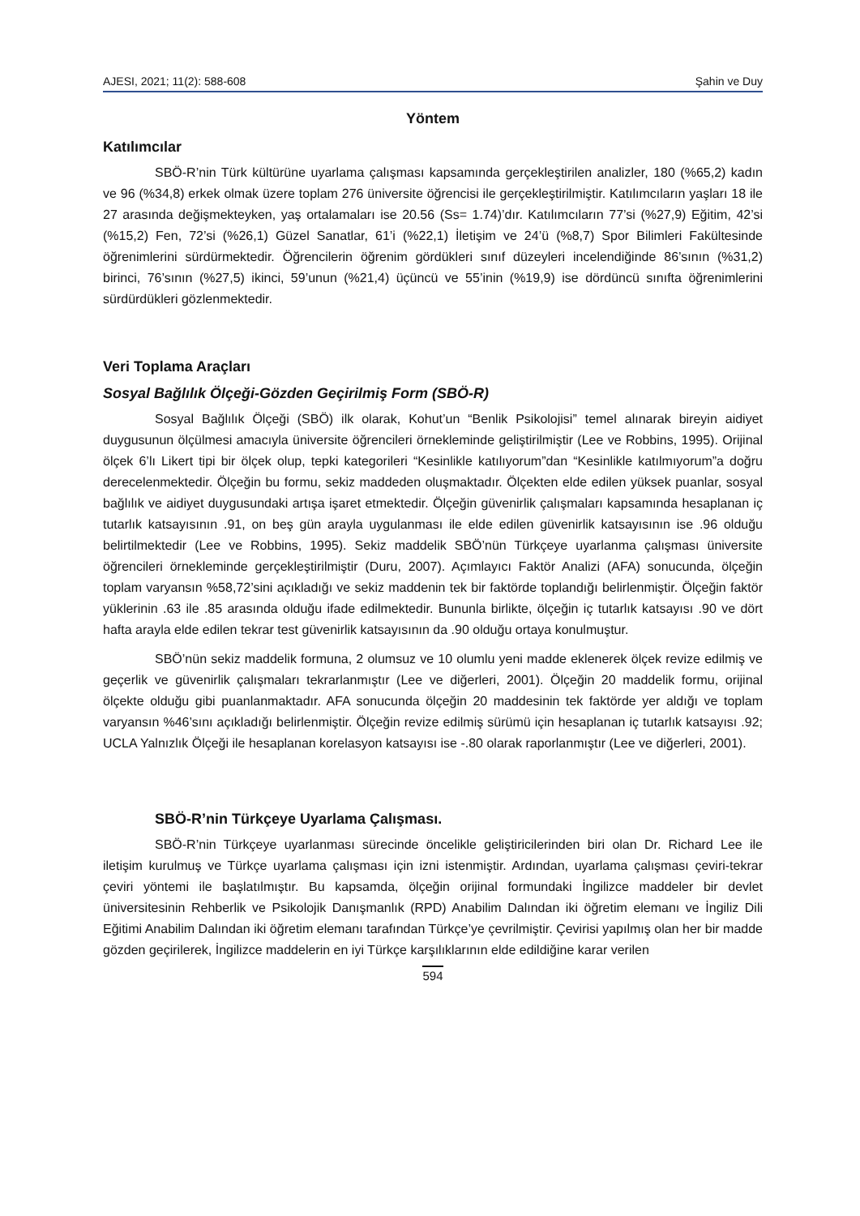AJESI, 2021; 11(2): 588-608 Şahin ve Duy
Yöntem
Katılımcılar
SBÖ-R’nin Türk kültürüne uyarlama çalışması kapsamında gerçekleştirilen analizler, 180 (%65,2) kadın ve 96 (%34,8) erkek olmak üzere toplam 276 üniversite öğrencisi ile gerçekleştirilmiştir. Katılımcıların yaşları 18 ile 27 arasında değişmekteyken, yaş ortalamaları ise 20.56 (Ss= 1.74)’dır. Katılımcıların 77’si (%27,9) Eğitim, 42’si (%15,2) Fen, 72’si (%26,1) Güzel Sanatlar, 61’i (%22,1) İletişim ve 24’ü (%8,7) Spor Bilimleri Fakültesinde öğrenimlerini sürdürmektedir. Öğrencilerin öğrenim gördükleri sınıf düzeyleri incelendiğinde 86’sının (%31,2) birinci, 76’sının (%27,5) ikinci, 59’unun (%21,4) üçüncü ve 55’inin (%19,9) ise dördüncü sınıfta öğrenimlerini sürdürdükleri gözlenmektedir.
Veri Toplama Araçları
Sosyal Bağlılık Ölçeği-Gözden Geçirilmiş Form (SBÖ-R)
Sosyal Bağlılık Ölçeği (SBÖ) ilk olarak, Kohut’un “Benlik Psikolojisi” temel alınarak bireyin aidiyet duygusunun ölçülmesi amacıyla üniversite öğrencileri örnekleminde geliştirilmiştir (Lee ve Robbins, 1995). Orijinal ölçek 6’lı Likert tipi bir ölçek olup, tepki kategorileri “Kesinlikle katılıyorum”dan “Kesinlikle katılmıyorum”a doğru derecelenmektedir. Ölçeğin bu formu, sekiz maddeden oluşmaktadır. Ölçekten elde edilen yüksek puanlar, sosyal bağlılık ve aidiyet duygusundaki artışa işaret etmektedir. Ölçeğin güvenirlik çalışmaları kapsamında hesaplanan iç tutarlık katsayısının .91, on beş gün arayla uygulanması ile elde edilen güvenirlik katsayısının ise .96 olduğu belirtilmektedir (Lee ve Robbins, 1995). Sekiz maddelik SBÖ’nün Türkçeye uyarlanma çalışması üniversite öğrencileri örnekleminde gerçekleştirilmiştir (Duru, 2007). Açımlayıcı Faktör Analizi (AFA) sonucunda, ölçeğin toplam varyansın %58,72’sini açıkladığı ve sekiz maddenin tek bir faktörde toplandığı belirlenmiştir. Ölçeğin faktör yüklerinin .63 ile .85 arasında olduğu ifade edilmektedir. Bununla birlikte, ölçeğin iç tutarlık katsayısı .90 ve dört hafta arayla elde edilen tekrar test güvenirlik katsayısının da .90 olduğu ortaya konulmuştur.
SBÖ’nün sekiz maddelik formuna, 2 olumsuz ve 10 olumlu yeni madde eklenerek ölçek revize edilmiş ve geçerlik ve güvenirlik çalışmaları tekrarlanmıştır (Lee ve diğerleri, 2001). Ölçeğin 20 maddelik formu, orijinal ölçekte olduğu gibi puanlanmaktadır. AFA sonucunda ölçeğin 20 maddesinin tek faktörde yer aldığı ve toplam varyansın %46’sını açıkladığı belirlenmiştir. Ölçeğin revize edilmiş sürümü için hesaplanan iç tutarlık katsayısı .92; UCLA Yalnızlık Ölçeği ile hesaplanan korelasyon katsayısı ise -.80 olarak raporlanmıştır (Lee ve diğerleri, 2001).
SBÖ-R’nin Türkçeye Uyarlama Çalışması.
SBÖ-R’nin Türkçeye uyarlanması sürecinde öncelikle geliştiricilerinden biri olan Dr. Richard Lee ile iletişim kurulmuş ve Türkçe uyarlama çalışması için izni istenmiştir. Ardından, uyarlama çalışması çeviri-tekrar çeviri yöntemi ile başlatılmıştır. Bu kapsamda, ölçeğin orijinal formundaki İngilizce maddeler bir devlet üniversitesinin Rehberlik ve Psikolojik Danışmanlık (RPD) Anabilim Dalından iki öğretim elemanı ve İngiliz Dili Eğitimi Anabilim Dalından iki öğretim elemanı tarafından Türkçe’ye çevrilmiştir. Çevirisi yapılmış olan her bir madde gözden geçirilerek, İngilizce maddelerin en iyi Türkçe karşılıklarının elde edildiğine karar verilen
594